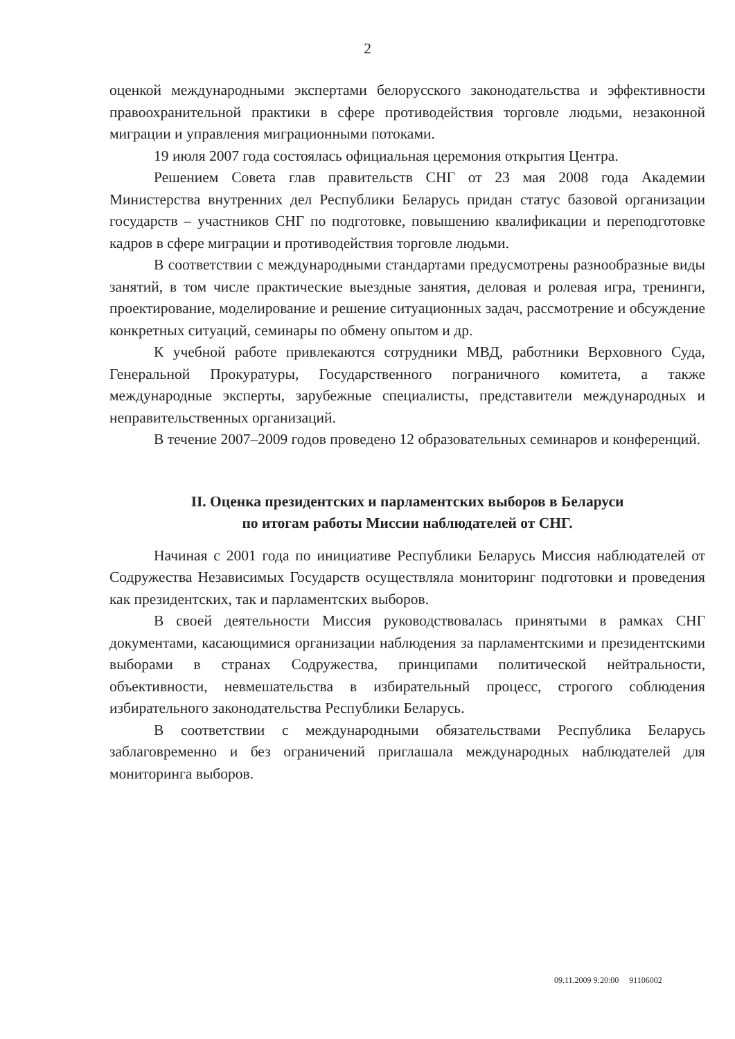2
оценкой международными экспертами белорусского законодательства и эффективности правоохранительной практики в сфере противодействия торговле людьми, незаконной миграции и управления миграционными потоками.
19 июля 2007 года состоялась официальная церемония открытия Центра.
Решением Совета глав правительств СНГ от 23 мая 2008 года Академии Министерства внутренних дел Республики Беларусь придан статус базовой организации государств – участников СНГ по подготовке, повышению квалификации и переподготовке кадров в сфере миграции и противодействия торговле людьми.
В соответствии с международными стандартами предусмотрены разнообразные виды занятий, в том числе практические выездные занятия, деловая и ролевая игра, тренинги, проектирование, моделирование и решение ситуационных задач, рассмотрение и обсуждение конкретных ситуаций, семинары по обмену опытом и др.
К учебной работе привлекаются сотрудники МВД, работники Верховного Суда, Генеральной Прокуратуры, Государственного пограничного комитета, а также международные эксперты, зарубежные специалисты, представители международных и неправительственных организаций.
В течение 2007–2009 годов проведено 12 образовательных семинаров и конференций.
II. Оценка президентских и парламентских выборов в Беларуси
по итогам работы Миссии наблюдателей от СНГ.
Начиная с 2001 года по инициативе Республики Беларусь Миссия наблюдателей от Содружества Независимых Государств осуществляла мониторинг подготовки и проведения как президентских, так и парламентских выборов.
В своей деятельности Миссия руководствовалась принятыми в рамках СНГ документами, касающимися организации наблюдения за парламентскими и президентскими выборами в странах Содружества, принципами политической нейтральности, объективности, невмешательства в избирательный процесс, строгого соблюдения избирательного законодательства Республики Беларусь.
В соответствии с международными обязательствами Республика Беларусь заблаговременно и без ограничений приглашала международных наблюдателей для мониторинга выборов.
09.11.2009 9:20:00 91106002